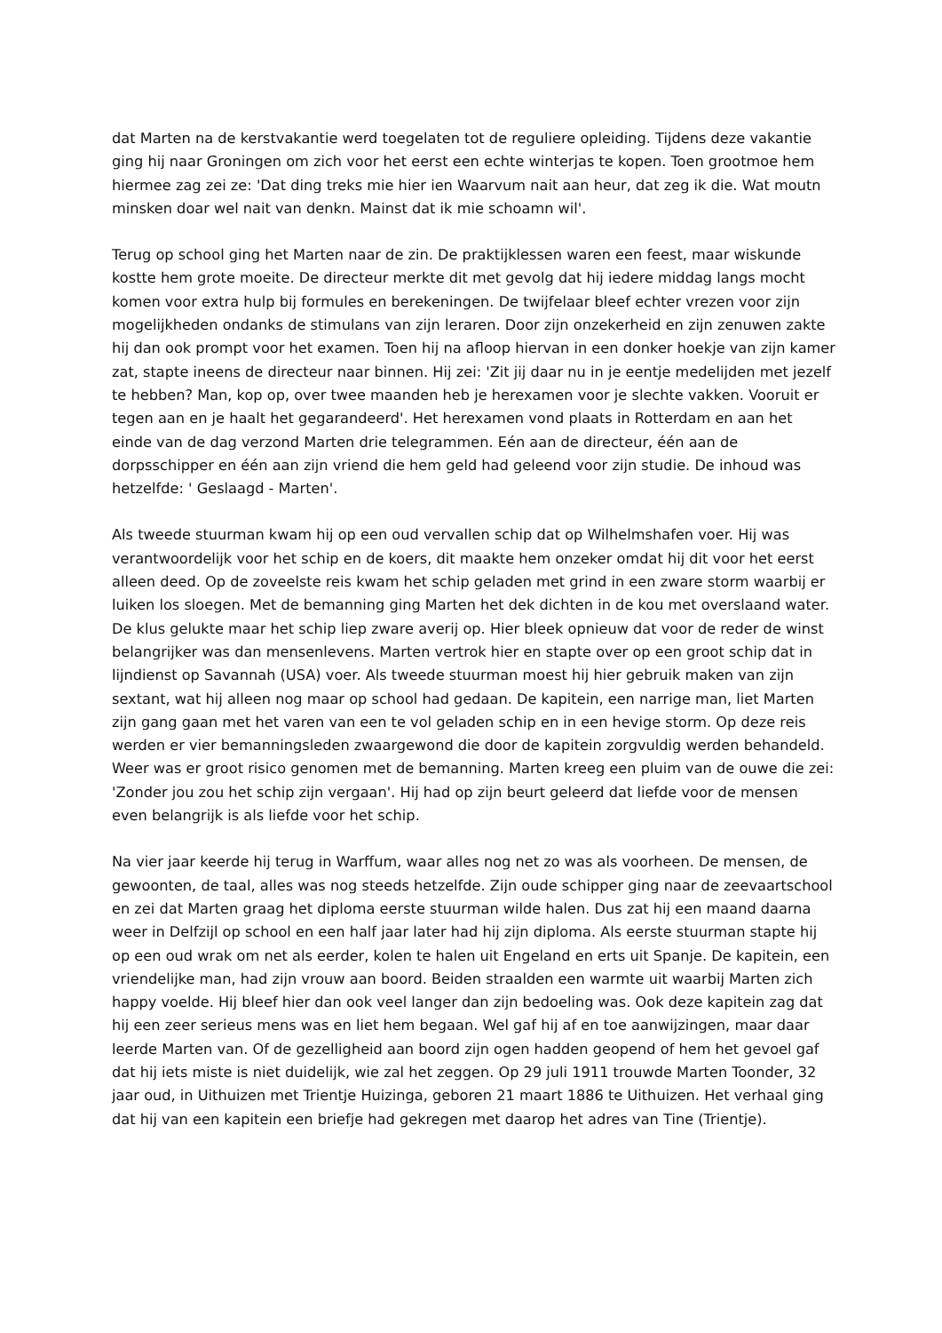dat Marten na de kerstvakantie werd toegelaten tot de reguliere opleiding. Tijdens deze vakantie ging hij naar Groningen om zich voor het eerst een echte winterjas te kopen. Toen grootmoe hem hiermee zag zei ze: 'Dat ding treks mie hier ien Waarvum nait aan heur, dat zeg ik die. Wat moutn minsken doar wel nait van denkn. Mainst dat ik mie schoamn wil'.
Terug op school ging het Marten naar de zin. De praktijklessen waren een feest, maar wiskunde kostte hem grote moeite. De directeur merkte dit met gevolg dat hij iedere middag langs mocht komen voor extra hulp bij formules en berekeningen. De twijfelaar bleef echter vrezen voor zijn mogelijkheden ondanks de stimulans van zijn leraren. Door zijn onzekerheid en zijn zenuwen zakte hij dan ook prompt voor het examen. Toen hij na afloop hiervan in een donker hoekje van zijn kamer zat, stapte ineens de directeur naar binnen. Hij zei: 'Zit jij daar nu in je eentje medelijden met jezelf te hebben? Man, kop op, over twee maanden heb je herexamen voor je slechte vakken. Vooruit er tegen aan en je haalt het gegarandeerd'. Het herexamen vond plaats in Rotterdam en aan het einde van de dag verzond Marten drie telegrammen. Eén aan de directeur, één aan de dorpsschipper en één aan zijn vriend die hem geld had geleend voor zijn studie. De inhoud was hetzelfde: ' Geslaagd - Marten'.
Als tweede stuurman kwam hij op een oud vervallen schip dat op Wilhelmshafen voer. Hij was verantwoordelijk voor het schip en de koers, dit maakte hem onzeker omdat hij dit voor het eerst alleen deed. Op de zoveelste reis kwam het schip geladen met grind in een zware storm waarbij er luiken los sloegen. Met de bemanning ging Marten het dek dichten in de kou met overslaand water. De klus gelukte maar het schip liep zware averij op. Hier bleek opnieuw dat voor de reder de winst belangrijker was dan mensenlevens. Marten vertrok hier en stapte over op een groot schip dat in lijndienst op Savannah (USA) voer. Als tweede stuurman moest hij hier gebruik maken van zijn sextant, wat hij alleen nog maar op school had gedaan. De kapitein, een narrige man, liet Marten zijn gang gaan met het varen van een te vol geladen schip en in een hevige storm. Op deze reis werden er vier bemanningsleden zwaargewond die door de kapitein zorgvuldig werden behandeld. Weer was er groot risico genomen met de bemanning. Marten kreeg een pluim van de ouwe die zei: 'Zonder jou zou het schip zijn vergaan'. Hij had op zijn beurt geleerd dat liefde voor de mensen even belangrijk is als liefde voor het schip.
Na vier jaar keerde hij terug in Warffum, waar alles nog net zo was als voorheen. De mensen, de gewoonten, de taal, alles was nog steeds hetzelfde. Zijn oude schipper ging naar de zeevaartschool en zei dat Marten graag het diploma eerste stuurman wilde halen. Dus zat hij een maand daarna weer in Delfzijl op school en een half jaar later had hij zijn diploma. Als eerste stuurman stapte hij op een oud wrak om net als eerder, kolen te halen uit Engeland en erts uit Spanje. De kapitein, een vriendelijke man, had zijn vrouw aan boord. Beiden straalden een warmte uit waarbij Marten zich happy voelde. Hij bleef hier dan ook veel langer dan zijn bedoeling was. Ook deze kapitein zag dat hij een zeer serieus mens was en liet hem begaan. Wel gaf hij af en toe aanwijzingen, maar daar leerde Marten van. Of de gezelligheid aan boord zijn ogen hadden geopend of hem het gevoel gaf dat hij iets miste is niet duidelijk, wie zal het zeggen. Op 29 juli 1911 trouwde Marten Toonder, 32 jaar oud, in Uithuizen met Trientje Huizinga, geboren 21 maart 1886 te Uithuizen. Het verhaal ging dat hij van een kapitein een briefje had gekregen met daarop het adres van Tine (Trientje).